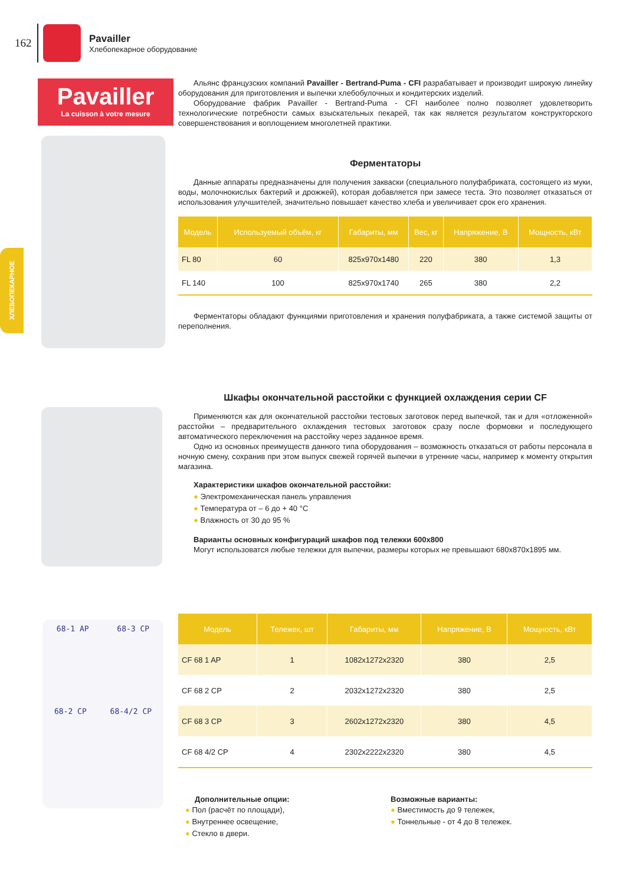162
Pavailler
Хлебопекарное оборудование
ХЛЕБОПЕКАРНОЕ
Pavailler
La cuisson à votre mesure
68-1 AP 68-3 CP
68-2 CP 68-4/2 CP
Альянс французских компаний Pavailler - Bertrand-Puma - CFI разрабатывает и производит широкую линейку оборудования для приготовления и выпечки хлебобулочных и кондитерских изделий.
Оборудование фабрик Pavailler - Bertrand-Puma - CFI наиболее полно позволяет удовлетворить технологические потребности самых взыскательных пекарей, так как является результатом конструкторского совершенствования и воплощением многолетней практики.
Ферментаторы
Данные аппараты предназначены для получения закваски (специального полуфабриката, состоящего из муки, воды, молочнокислых бактерий и дрожжей), которая добавляется при замесе теста. Это позволяет отказаться от использования улучшителей, значительно повышает качество хлеба и увеличивает срок его хранения.
| Модель | Используемый объём, кг | Габариты, мм | Вес, кг | Напряжение, В | Мощность, кВт |
| --- | --- | --- | --- | --- | --- |
| FL 80 | 60 | 825x970x1480 | 220 | 380 | 1,3 |
| FL 140 | 100 | 825x970x1740 | 265 | 380 | 2,2 |
Ферментаторы обладают функциями приготовления и хранения полуфабриката, а также системой защиты от переполнения.
Шкафы окончательной расстойки с функцией охлаждения серии CF
Применяются как для окончательной расстойки тестовых заготовок перед выпечкой, так и для «отложенной» расстойки – предварительного охлаждения тестовых заготовок сразу после формовки и последующего автоматического переключения на расстойку через заданное время.
Одно из основных преимуществ данного типа оборудования – возможность отказаться от работы персонала в ночную смену, сохранив при этом выпуск свежей горячей выпечки в утренние часы, например к моменту открытия магазина.
Характеристики шкафов окончательной расстойки:
● Электромеханическая панель управления
● Температура от – 6 до + 40 °С
● Влажность от 30 до 95 %
Варианты основных конфигураций шкафов под тележки 600x800
Могут использоватся любые тележки для выпечки, размеры которых не превышают 680x870x1895 мм.
| Модель | Тележек, шт | Габариты, мм | Напряжение, В | Мощность, кВт |
| --- | --- | --- | --- | --- |
| CF 68 1 AP | 1 | 1082x1272x2320 | 380 | 2,5 |
| CF 68 2 CP | 2 | 2032x1272x2320 | 380 | 2,5 |
| CF 68 3 CP | 3 | 2602x1272x2320 | 380 | 4,5 |
| CF 68 4/2 CP | 4 | 2302x2222x2320 | 380 | 4,5 |
Дополнительные опции:
● Пол (расчёт по площади),
● Внутреннее освещение,
● Стекло в двери.
Возможные варианты:
● Вместимость до 9 тележек,
● Тоннельные - от 4 до 8 тележек.